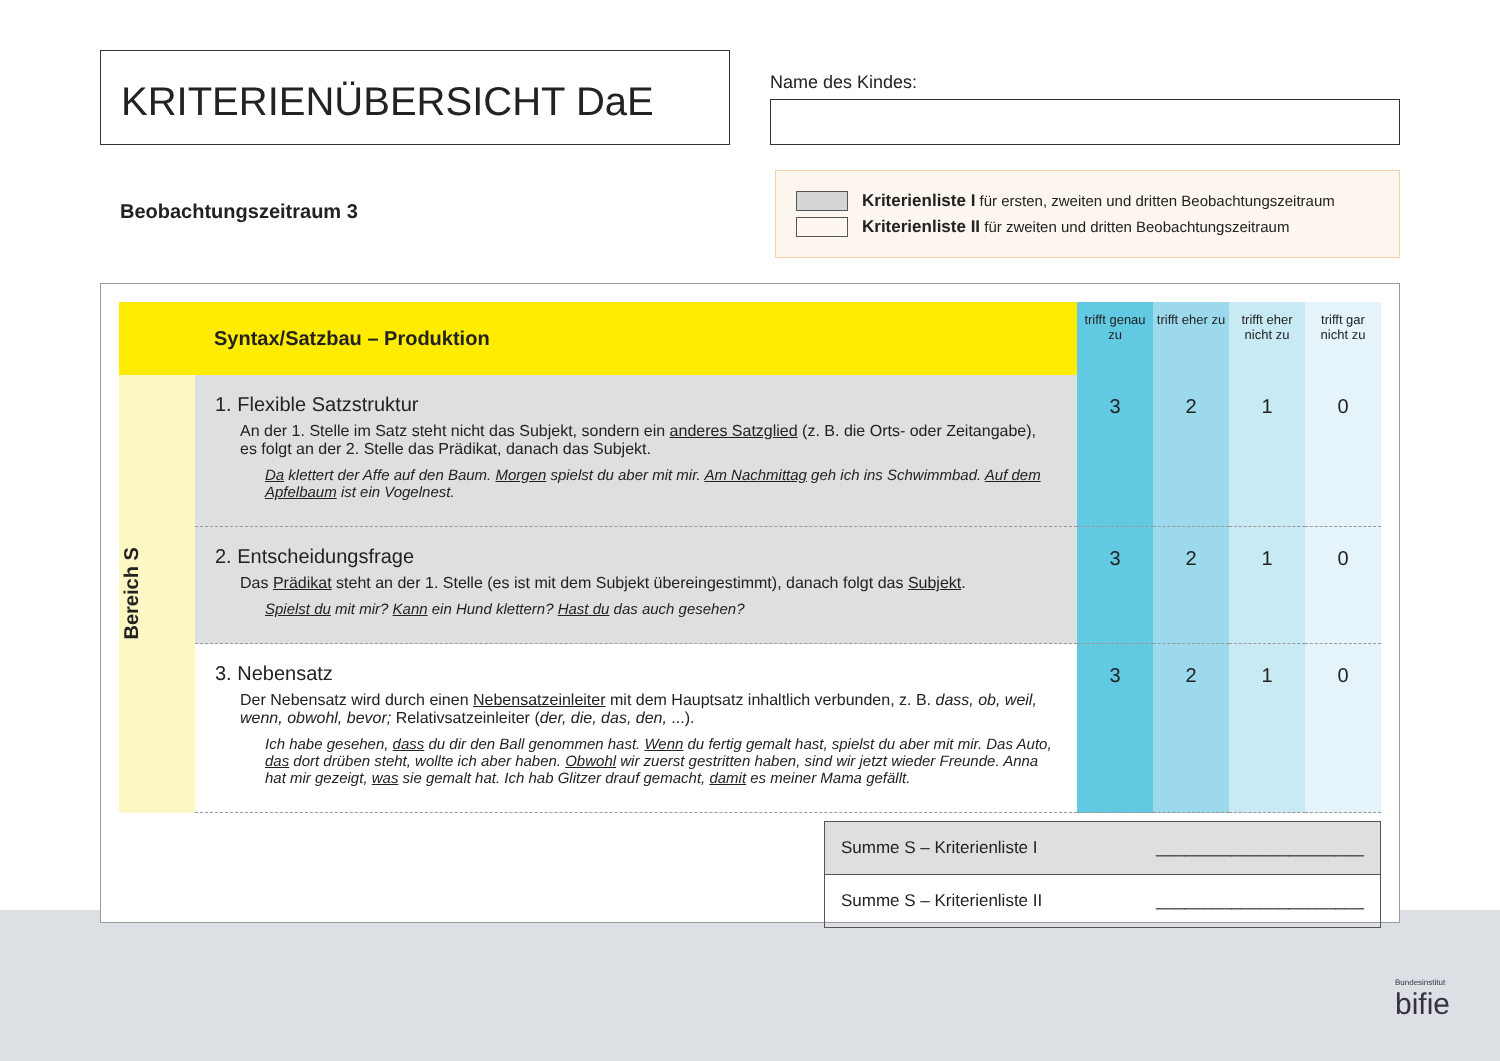KRITERIENÜBERSICHT DaE
Name des Kindes:
Beobachtungszeitraum 3
Kriterienliste I für ersten, zweiten und dritten Beobachtungszeitraum
Kriterienliste II für zweiten und dritten Beobachtungszeitraum
| Syntax/Satzbau – Produktion | | trifft genau zu | trifft eher zu | trifft eher nicht zu | trifft gar nicht zu |
| Bereich S | 1. Flexible Satzstruktur An der 1. Stelle im Satz steht nicht das Subjekt, sondern ein anderes Satzglied (z. B. die Orts- oder Zeitangabe), es folgt an der 2. Stelle das Prädikat, danach das Subjekt. Da klettert der Affe auf den Baum. Morgen spielst du aber mit mir. Am Nachmittag geh ich ins Schwimmbad. Auf dem Apfelbaum ist ein Vogelnest. | 3 | 2 | 1 | 0 |
| | 2. Entscheidungsfrage Das Prädikat steht an der 1. Stelle (es ist mit dem Subjekt übereingestimmt), danach folgt das Subjekt . Spielst du mit mir? Kann ein Hund klettern? Hast du das auch gesehen? | 3 | 2 | 1 | 0 |
| | 3. Nebensatz Der Nebensatz wird durch einen Nebensatzeinleiter mit dem Hauptsatz inhaltlich verbunden, z. B. dass, ob, weil, wenn, obwohl, bevor; Relativsatzeinleiter ( der, die, das, den, ...). Ich habe gesehen, dass du dir den Ball genommen hast. Wenn du fertig gemalt hast, spielst du aber mit mir. Das Auto, das dort drüben steht, wollte ich aber haben. Obwohl wir zuerst gestritten haben, sind wir jetzt wieder Freunde. Anna hat mir gezeigt, was sie gemalt hat. Ich hab Glitzer drauf gemacht, damit es meiner Mama gefällt. | 3 | 2 | 1 | 0 |
Summe S – Kriterienliste I ______________________
Summe S – Kriterienliste II ______________________
Bundesinstitut
bifie